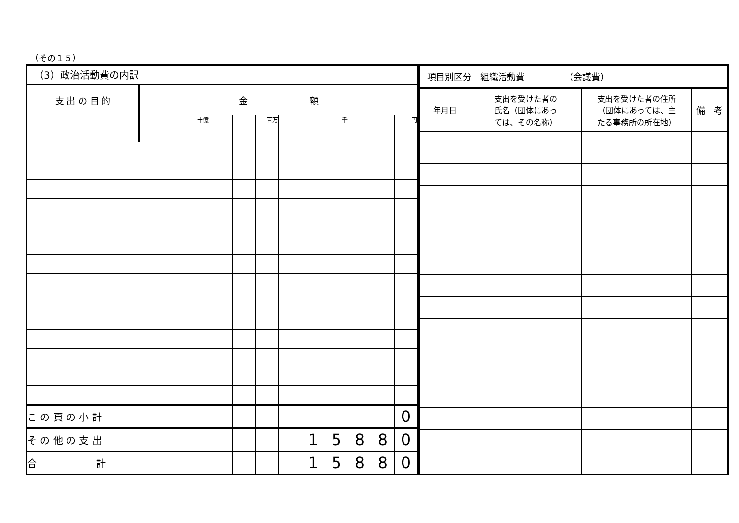（その１５）
| （3）政治活動費の内訳 | | | | | | | | | | | | |
| --- | --- | --- | --- | --- | --- | --- | --- | --- | --- | --- | --- | --- |
| 支 出 の 目 的 | 金 額 | | | | | | | | | | | |
| | | | 十億 | | | 百万 | | | 千 | | | 円 |
| こ の 頁 の 小 計 | | | | | | | | | | | | 0 |
| そ の 他 の 支 出 | | | | | | | | 1 | 5 | 8 | 8 | 0 |
| 合 計 | | | | | | | | 1 | 5 | 8 | 8 | 0 |
| 項目別区分 組織活動費 （会議費） | | | |
| --- | --- | --- | --- |
| 年月日 | 支出を受けた者の 氏名（団体にあっ ては、その名称） | 支出を受けた者の住所 （団体にあっては、主 たる事務所の所在地） | 備 考 |